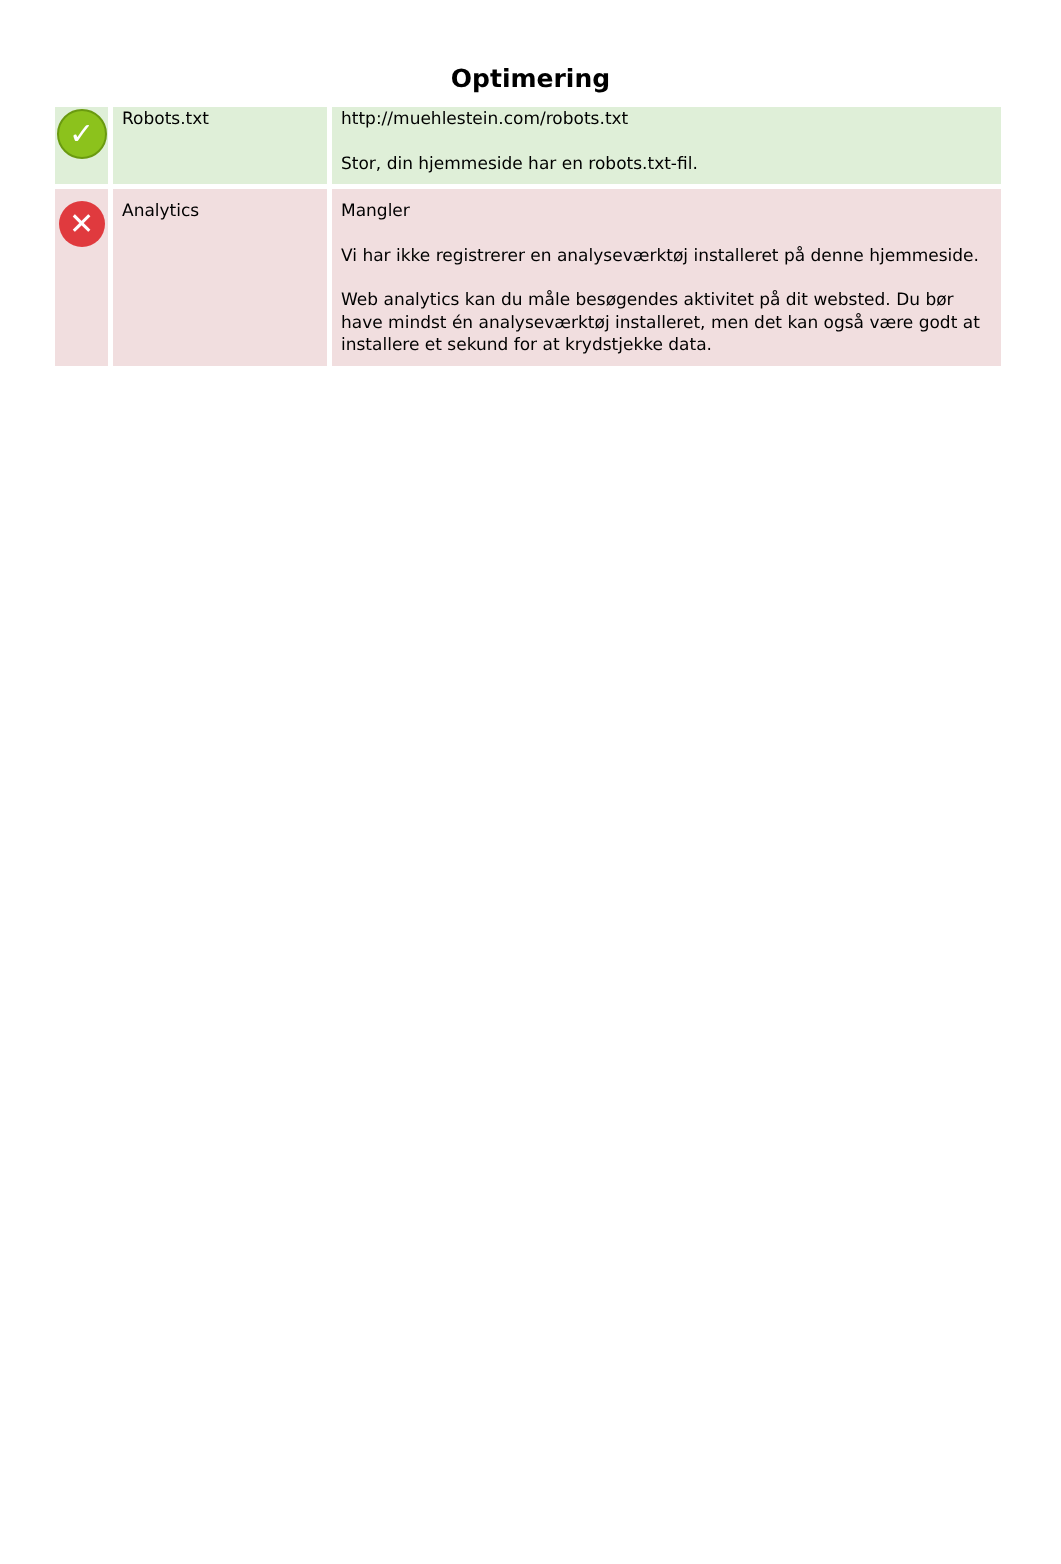Optimering
| ✓ | Robots.txt | http://muehlestein.com/robots.txt Stor, din hjemmeside har en robots.txt-fil. |
| ✕ | Analytics | Mangler Vi har ikke registrerer en analyseværktøj installeret på denne hjemmeside. Web analytics kan du måle besøgendes aktivitet på dit websted. Du bør have mindst én analyseværktøj installeret, men det kan også være godt at installere et sekund for at krydstjekke data. |